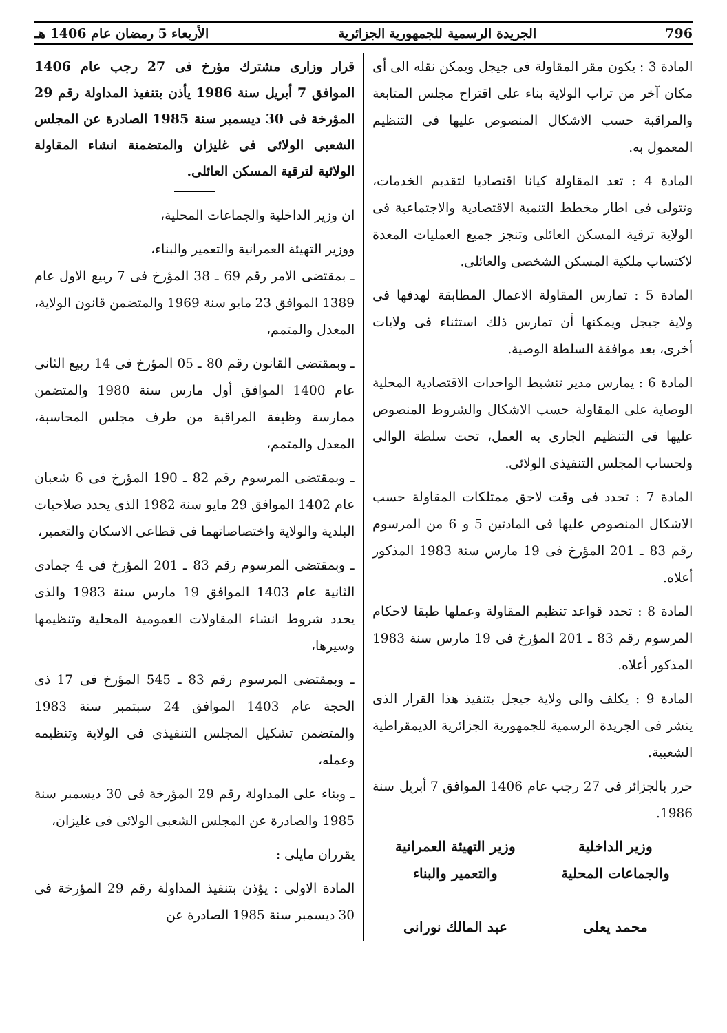796 الجريدة الرسمية للجمهورية الجزائرية الأربعاء 5 رمضان عام 1406 هـ
المادة 3 : يكون مقر المقاولة فى جيجل ويمكن نقله الى أى مكان آخر من تراب الولاية بناء على اقتراح مجلس المتابعة والمراقبة حسب الاشكال المنصوص عليها فى التنظيم المعمول به.
المادة 4 : تعد المقاولة كيانا اقتصاديا لتقديم الخدمات، وتتولى فى اطار مخطط التنمية الاقتصادية والاجتماعية فى الولاية ترقية المسكن العائلى وتنجز جميع العمليات المعدة لاكتساب ملكية المسكن الشخصى والعائلى.
المادة 5 : تمارس المقاولة الاعمال المطابقة لهدفها فى ولاية جيجل ويمكنها أن تمارس ذلك استثناء فى ولايات أخرى، بعد موافقة السلطة الوصية.
المادة 6 : يمارس مدير تنشيط الواحدات الاقتصادية المحلية الوصاية على المقاولة حسب الاشكال والشروط المنصوص عليها فى التنظيم الجارى به العمل، تحت سلطة الوالى ولحساب المجلس التنفيذى الولائى.
المادة 7 : تحدد فى وقت لاحق ممتلكات المقاولة حسب الاشكال المنصوص عليها فى المادتين 5 و 6 من المرسوم رقم 83 ـ 201 المؤرخ فى 19 مارس سنة 1983 المذكور أعلاه.
المادة 8 : تحدد قواعد تنظيم المقاولة وعملها طبقا لاحكام المرسوم رقم 83 ـ 201 المؤرخ فى 19 مارس سنة 1983 المذكور أعلاه.
المادة 9 : يكلف والى ولاية جيجل بتنفيذ هذا القرار الذى ينشر فى الجريدة الرسمية للجمهورية الجزائرية الديمقراطية الشعبية.
حرر بالجزائر فى 27 رجب عام 1406 الموافق 7 أبريل سنة 1986.
وزير الداخلية
والجماعات المحلية
محمد يعلى
وزير التهيئة العمرانية
والتعمير والبناء
عبد المالك نورانى
قرار وزارى مشترك مؤرخ فى 27 رجب عام 1406 الموافق 7 أبريل سنة 1986 يأذن بتنفيذ المداولة رقم 29 المؤرخة فى 30 ديسمبر سنة 1985 الصادرة عن المجلس الشعبى الولائى فى غليزان والمتضمنة انشاء المقاولة الولائية لترقية المسكن العائلى.
ان وزير الداخلية والجماعات المحلية،
ووزير التهيئة العمرانية والتعمير والبناء،
ـ بمقتضى الامر رقم 69 ـ 38 المؤرخ فى 7 ربيع الاول عام 1389 الموافق 23 مايو سنة 1969 والمتضمن قانون الولاية، المعدل والمتمم،
ـ وبمقتضى القانون رقم 80 ـ 05 المؤرخ فى 14 ربيع الثانى عام 1400 الموافق أول مارس سنة 1980 والمتضمن ممارسة وظيفة المراقبة من طرف مجلس المحاسبة، المعدل والمتمم،
ـ وبمقتضى المرسوم رقم 82 ـ 190 المؤرخ فى 6 شعبان عام 1402 الموافق 29 مايو سنة 1982 الذى يحدد صلاحيات البلدية والولاية واختصاصاتهما فى قطاعى الاسكان والتعمير،
ـ وبمقتضى المرسوم رقم 83 ـ 201 المؤرخ فى 4 جمادى الثانية عام 1403 الموافق 19 مارس سنة 1983 والذى يحدد شروط انشاء المقاولات العمومية المحلية وتنظيمها وسيرها،
ـ وبمقتضى المرسوم رقم 83 ـ 545 المؤرخ فى 17 ذى الحجة عام 1403 الموافق 24 سبتمبر سنة 1983 والمتضمن تشكيل المجلس التنفيذى فى الولاية وتنظيمه وعمله،
ـ وبناء على المداولة رقم 29 المؤرخة فى 30 ديسمبر سنة 1985 والصادرة عن المجلس الشعبى الولائى فى غليزان،
يقرران مايلى :
المادة الاولى : يؤذن بتنفيذ المداولة رقم 29 المؤرخة فى 30 ديسمبر سنة 1985 الصادرة عن